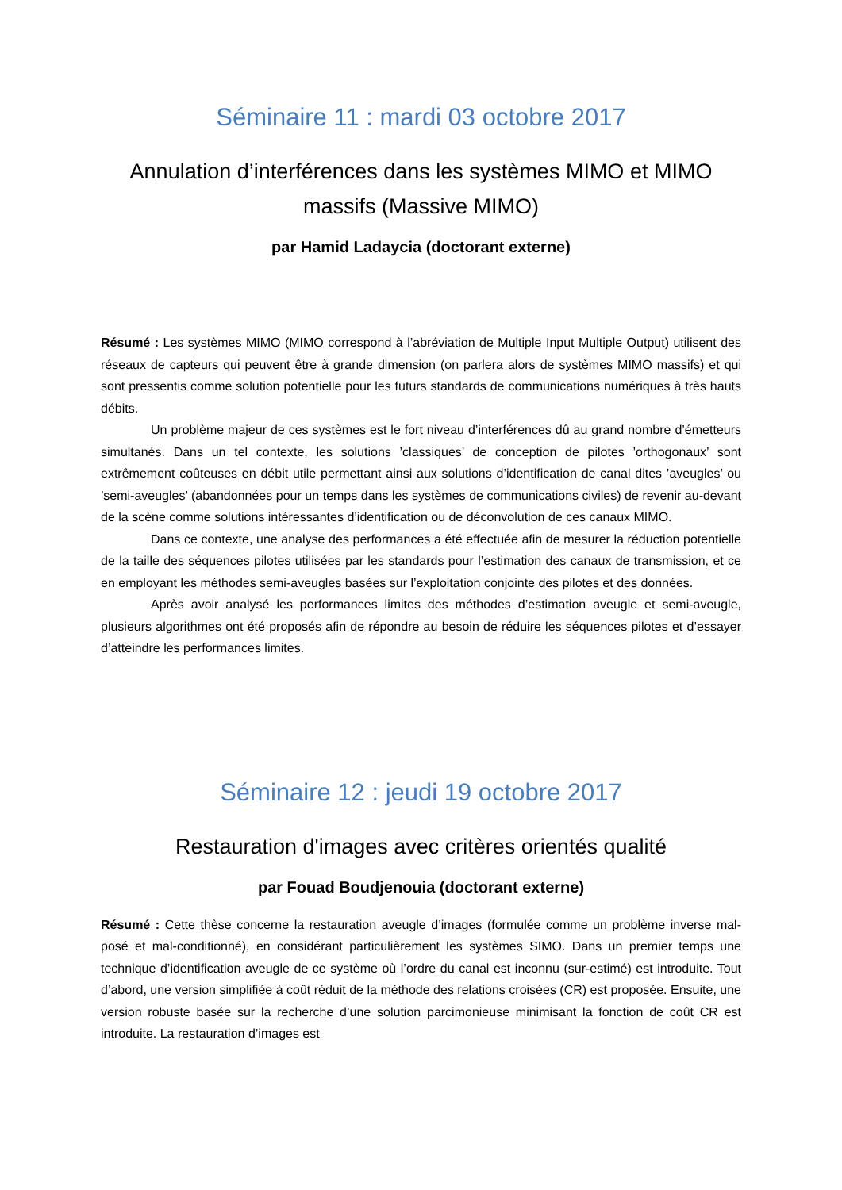Séminaire 11 : mardi 03 octobre 2017
Annulation d’interférences dans les systèmes MIMO et MIMO massifs (Massive MIMO)
par Hamid Ladaycia (doctorant externe)
Résumé : Les systèmes MIMO (MIMO correspond à l’abréviation de Multiple Input Multiple Output) utilisent des réseaux de capteurs qui peuvent être à grande dimension (on parlera alors de systèmes MIMO massifs) et qui sont pressentis comme solution potentielle pour les futurs standards de communications numériques à très hauts débits.
Un problème majeur de ces systèmes est le fort niveau d’interférences dû au grand nombre d’émetteurs simultanés. Dans un tel contexte, les solutions ’classiques’ de conception de pilotes ’orthogonaux’ sont extrêmement coûteuses en débit utile permettant ainsi aux solutions d’identification de canal dites ’aveugles’ ou ’semi-aveugles’ (abandonnées pour un temps dans les systèmes de communications civiles) de revenir au-devant de la scène comme solutions intéressantes d’identification ou de déconvolution de ces canaux MIMO.
Dans ce contexte, une analyse des performances a été effectuée afin de mesurer la réduction potentielle de la taille des séquences pilotes utilisées par les standards pour l’estimation des canaux de transmission, et ce en employant les méthodes semi-aveugles basées sur l’exploitation conjointe des pilotes et des données.
Après avoir analysé les performances limites des méthodes d’estimation aveugle et semi-aveugle, plusieurs algorithmes ont été proposés afin de répondre au besoin de réduire les séquences pilotes et d’essayer d’atteindre les performances limites.
Séminaire 12 : jeudi 19 octobre 2017
Restauration d'images avec critères orientés qualité
par Fouad Boudjenouia (doctorant externe)
Résumé : Cette thèse concerne la restauration aveugle d’images (formulée comme un problème inverse mal-posé et mal-conditionné), en considérant particulièrement les systèmes SIMO. Dans un premier temps une technique d’identification aveugle de ce système où l’ordre du canal est inconnu (sur-estimé) est introduite. Tout d’abord, une version simplifiée à coût réduit de la méthode des relations croisées (CR) est proposée. Ensuite, une version robuste basée sur la recherche d’une solution parcimonieuse minimisant la fonction de coût CR est introduite. La restauration d’images est